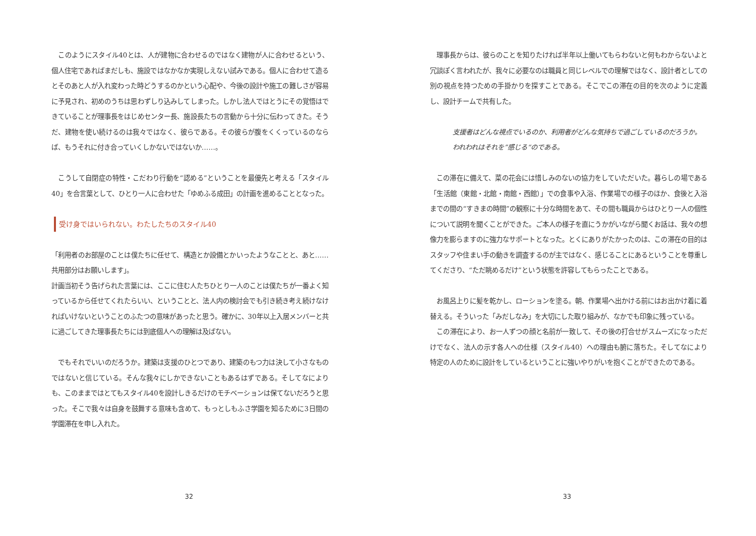このようにスタイル40とは、人が建物に合わせるのではなく建物が人に合わせるという、個人住宅であればまだしも、施設ではなかなか実現しえない試みである。個人に合わせて造るとそのあと人が入れ変わった時どうするのかという心配や、今後の設計や施工の難しさが容易に予見され、初めのうちは思わずしり込みしてしまった。しかし法人ではとうにその覚悟はできていることが理事長をはじめセンター長、施設長たちの言動から十分に伝わってきた。そうだ、建物を使い続けるのは我々ではなく、彼らである。その彼らが腹をくくっているのならば、もうそれに付き合っていくしかないではないか……。
　こうして自閉症の特性・こだわり行動を“認める”ということを最優先と考える「スタイル40」を合言葉として、ひとり一人に合わせた「ゆめふる成田」の計画を進めることとなった。
受け身ではいられない。わたしたちのスタイル40
「利用者のお部屋のことは僕たちに任せて、構造とか設備とかいったようなことと、あと……共用部分はお願いします」。
計画当初そう告げられた言葉には、ここに住む人たちひとり一人のことは僕たちが一番よく知っているから任せてくれたらいい、ということと、法人内の検討会でも引き続き考え続けなければいけないということのふたつの意味があったと思う。確かに、30年以上入居メンバーと共に過ごしてきた理事長たちには到底個人への理解は及ばない。
　でもそれでいいのだろうか。建築は支援のひとつであり、建築のもつ力は決して小さなものではないと信じている。そんな我々にしかできないこともあるはずである。そしてなによりも、このままではとてもスタイル40を設計しきるだけのモチベーションは保てないだろうと思った。そこで我々は自身を鼓舞する意味も含めて、もっとしもふさ学園を知るために3日間の学園滞在を申し入れた。
32
　理事長からは、彼らのことを知りたければ半年以上働いてもらわないと何もわからないよと冗談ぽく言われたが、我々に必要なのは職員と同じレベルでの理解ではなく、設計者としての別の視点を持つための手掛かりを探すことである。そこでこの滞在の目的を次のように定義し、設計チームで共有した。
支援者はどんな視点でいるのか、利用者がどんな気持ちで過ごしているのだろうか。
われわれはそれを”感じる“のである。
　この滞在に備えて、菜の花会には惜しみのないの協力をしていただいた。暮らしの場である「生活館（東館・北館・南館・西館）」での食事や入浴、作業場での様子のほか、食後と入浴までの間の“すきまの時間”の観察に十分な時間をあて、その間も職員からはひとり一人の個性について説明を聞くことができた。ご本人の様子を直にうかがいながら聞くお話は、我々の想像力を膨らますのに強力なサポートとなった。とくにありがたかったのは、この滞在の目的はスタッフや住まい手の動きを調査するのが主ではなく、感じることにあるということを尊重してくださり、“ただ眺めるだけ”という状態を許容してもらったことである。
　お風呂上りに髪を乾かし、ローションを塗る。朝、作業場へ出かける前にはお出かけ着に着替える。そういった「みだしなみ」を大切にした取り組みが、なかでも印象に残っている。
　この滞在により、お一人ずつの顔と名前が一致して、その後の打合せがスムーズになっただけでなく、法人の示す各人への仕様（スタイル40）への理由も腑に落ちた。そしてなにより特定の人のために設計をしているということに強いやりがいを抱くことができたのである。
33